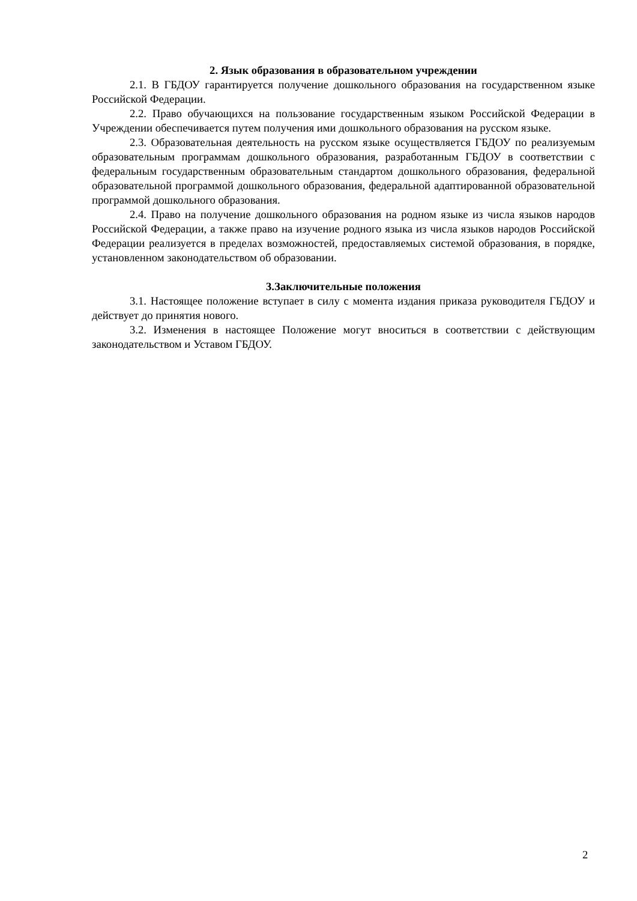2. Язык образования в образовательном учреждении
2.1. В ГБДОУ гарантируется получение дошкольного образования на государственном языке Российской Федерации.
2.2. Право обучающихся на пользование государственным языком Российской Федерации в Учреждении обеспечивается путем получения ими дошкольного образования на русском языке.
2.3. Образовательная деятельность на русском языке осуществляется ГБДОУ по реализуемым образовательным программам дошкольного образования, разработанным ГБДОУ в соответствии с федеральным государственным образовательным стандартом дошкольного образования, федеральной образовательной программой дошкольного образования, федеральной адаптированной образовательной программой дошкольного образования.
2.4. Право на получение дошкольного образования на родном языке из числа языков народов Российской Федерации, а также право на изучение родного языка из числа языков народов Российской Федерации реализуется в пределах возможностей, предоставляемых системой образования, в порядке, установленном законодательством об образовании.
3.Заключительные положения
3.1. Настоящее положение вступает в силу с момента издания приказа руководителя ГБДОУ и действует до принятия нового.
3.2. Изменения в настоящее Положение могут вноситься в соответствии с действующим законодательством и Уставом ГБДОУ.
2